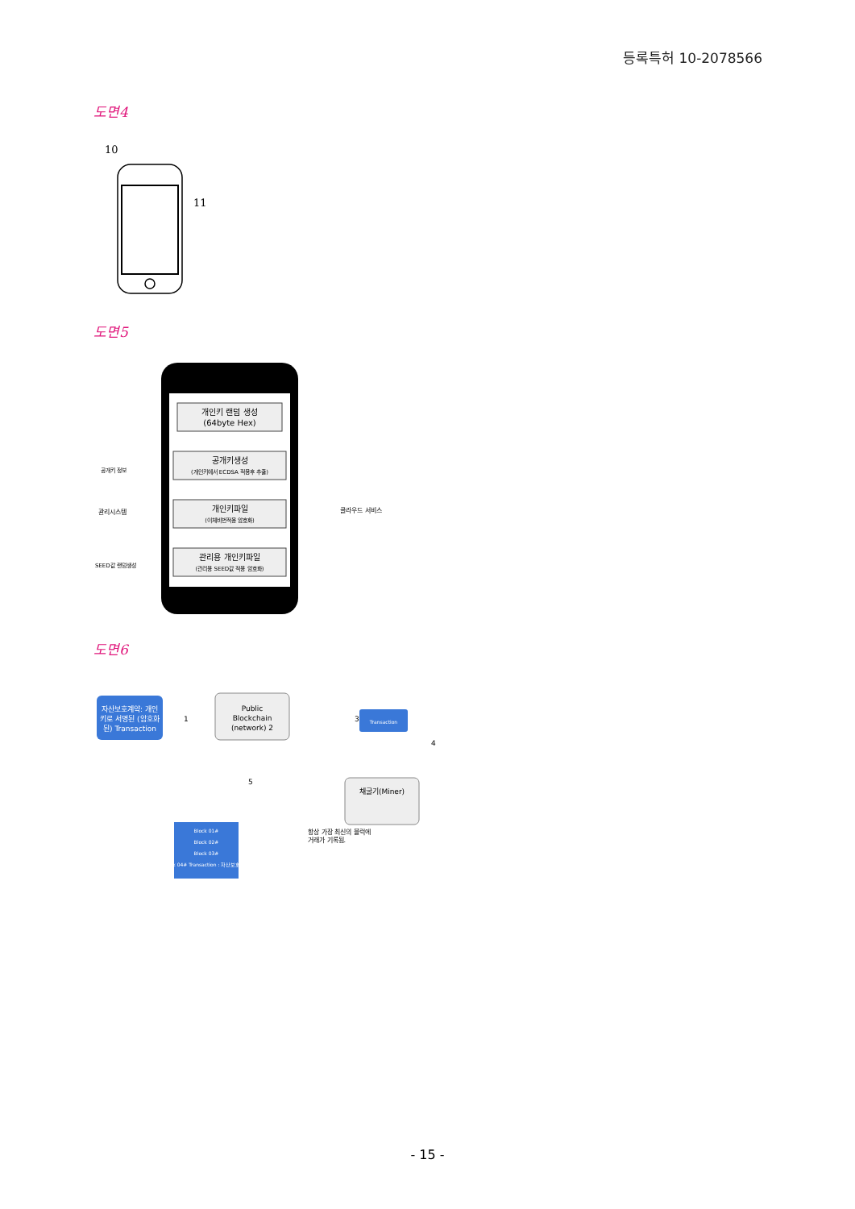등록특허 10-2078566
도면4
10
11
도면5
개인키 랜덤 생성
(64byte Hex)
공개키생성
(개인키에서 ECDSA 적용후 추출)
개인키파일
(이체비번적용 암호화)
관리용 개인키파일
(관리용 SEED값 적용 암호화)
공개키 정보
관리시스템
SEED값 랜덤생성
클라우드 서비스
도면6
자산보호계약: 개인
키로 서명된 (암호화
된) Transaction
1
Public
Blockchain
(network) 2
3
Transaction
4
채굴기(Miner)
5
Block 01#
Block 02#
Block 03#
Block 04# Transaction : 자산보호계약
항상 가장 최신의 블럭에
거래가 기록됨.
- 15 -